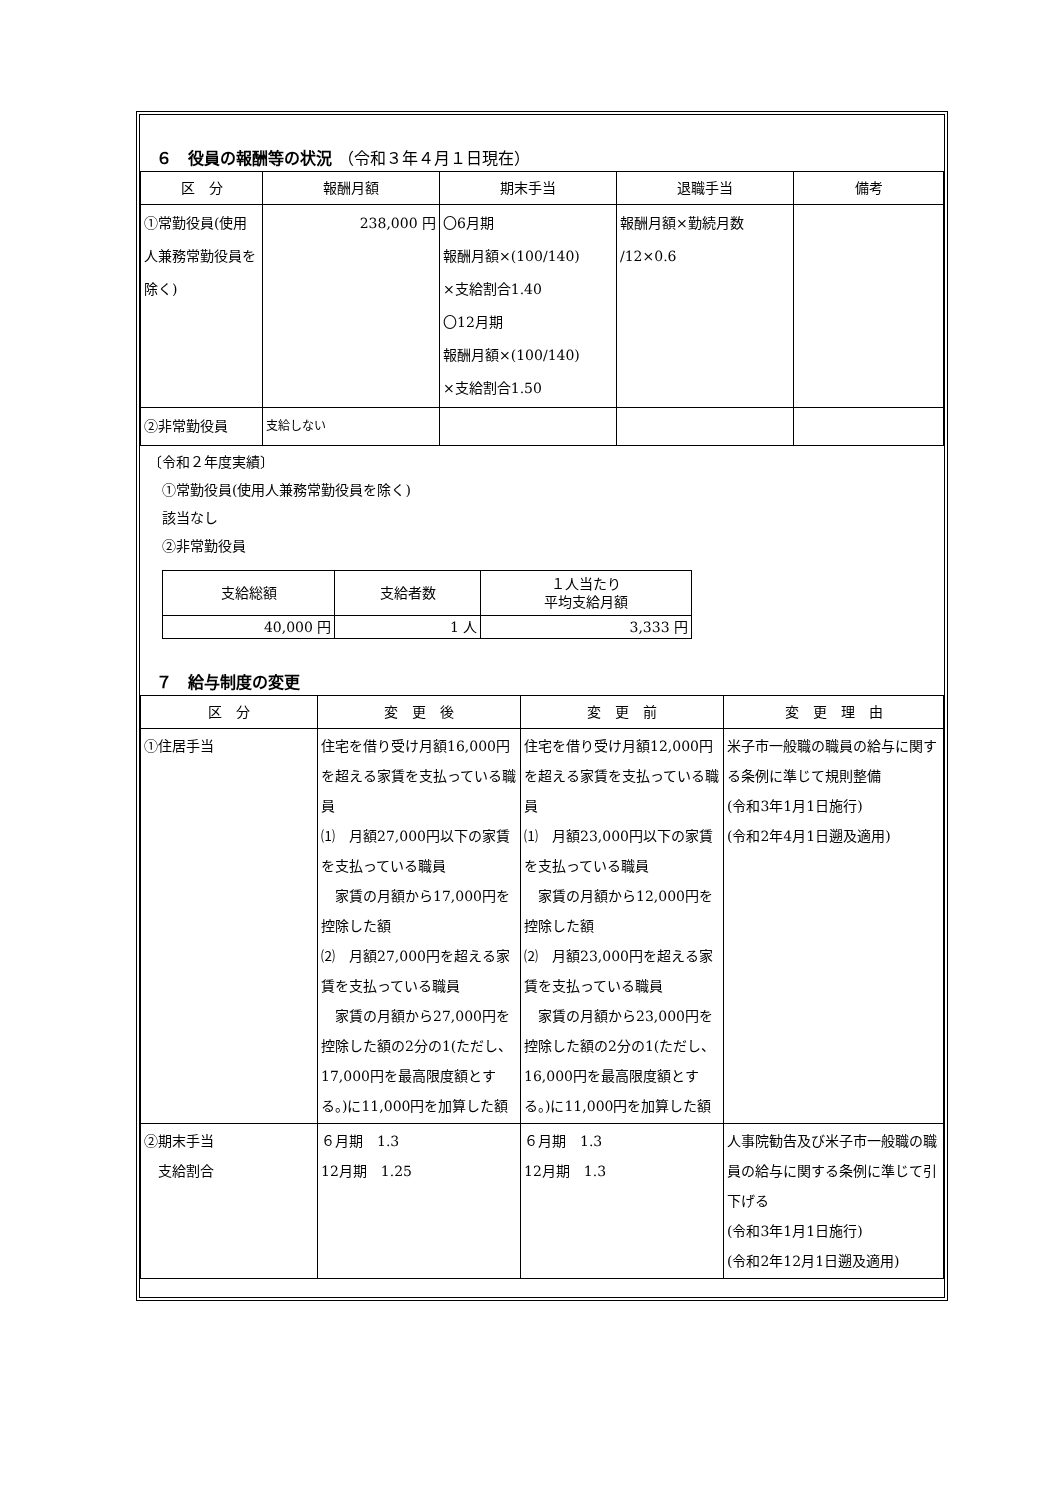６　役員の報酬等の状況 （令和３年４月１日現在）
| 区 分 | 報酬月額 | 期末手当 | 退職手当 | 備考 |
| --- | --- | --- | --- | --- |
| ①常勤役員(使用人兼務常勤役員を除く) | 238,000 円 | 〇6月期 報酬月額×(100/140) ×支給割合1.40 〇12月期 報酬月額×(100/140) ×支給割合1.50 | 報酬月額×勤続月数 /12×0.6 | |
| ②非常勤役員 | 支給しない | | | |
〔令和２年度実績〕
　①常勤役員(使用人兼務常勤役員を除く)
　該当なし
　②非常勤役員
| 支給総額 | 支給者数 | １人当たり 平均支給月額 |
| --- | --- | --- |
| 40,000 円 | 1 人 | 3,333 円 |
７　給与制度の変更
| 区 分 | 変 更 後 | 変 更 前 | 変 更 理 由 |
| --- | --- | --- | --- |
| ①住居手当 | 住宅を借り受け月額16,000円を超える家賃を支払っている職員 ⑴ 月額27,000円以下の家賃を支払っている職員 家賃の月額から17,000円を控除した額 ⑵ 月額27,000円を超える家賃を支払っている職員 家賃の月額から27,000円を控除した額の2分の1(ただし、17,000円を最高限度額とする。)に11,000円を加算した額 | 住宅を借り受け月額12,000円を超える家賃を支払っている職員 ⑴ 月額23,000円以下の家賃を支払っている職員 家賃の月額から12,000円を控除した額 ⑵ 月額23,000円を超える家賃を支払っている職員 家賃の月額から23,000円を控除した額の2分の1(ただし、16,000円を最高限度額とする。)に11,000円を加算した額 | 米子市一般職の職員の給与に関する条例に準じて規則整備 (令和3年1月1日施行) (令和2年4月1日遡及適用) |
| ②期末手当 支給割合 | ６月期 1.3 12月期 1.25 | ６月期 1.3 12月期 1.3 | 人事院勧告及び米子市一般職の職員の給与に関する条例に準じて引下げる (令和3年1月1日施行) (令和2年12月1日遡及適用) |